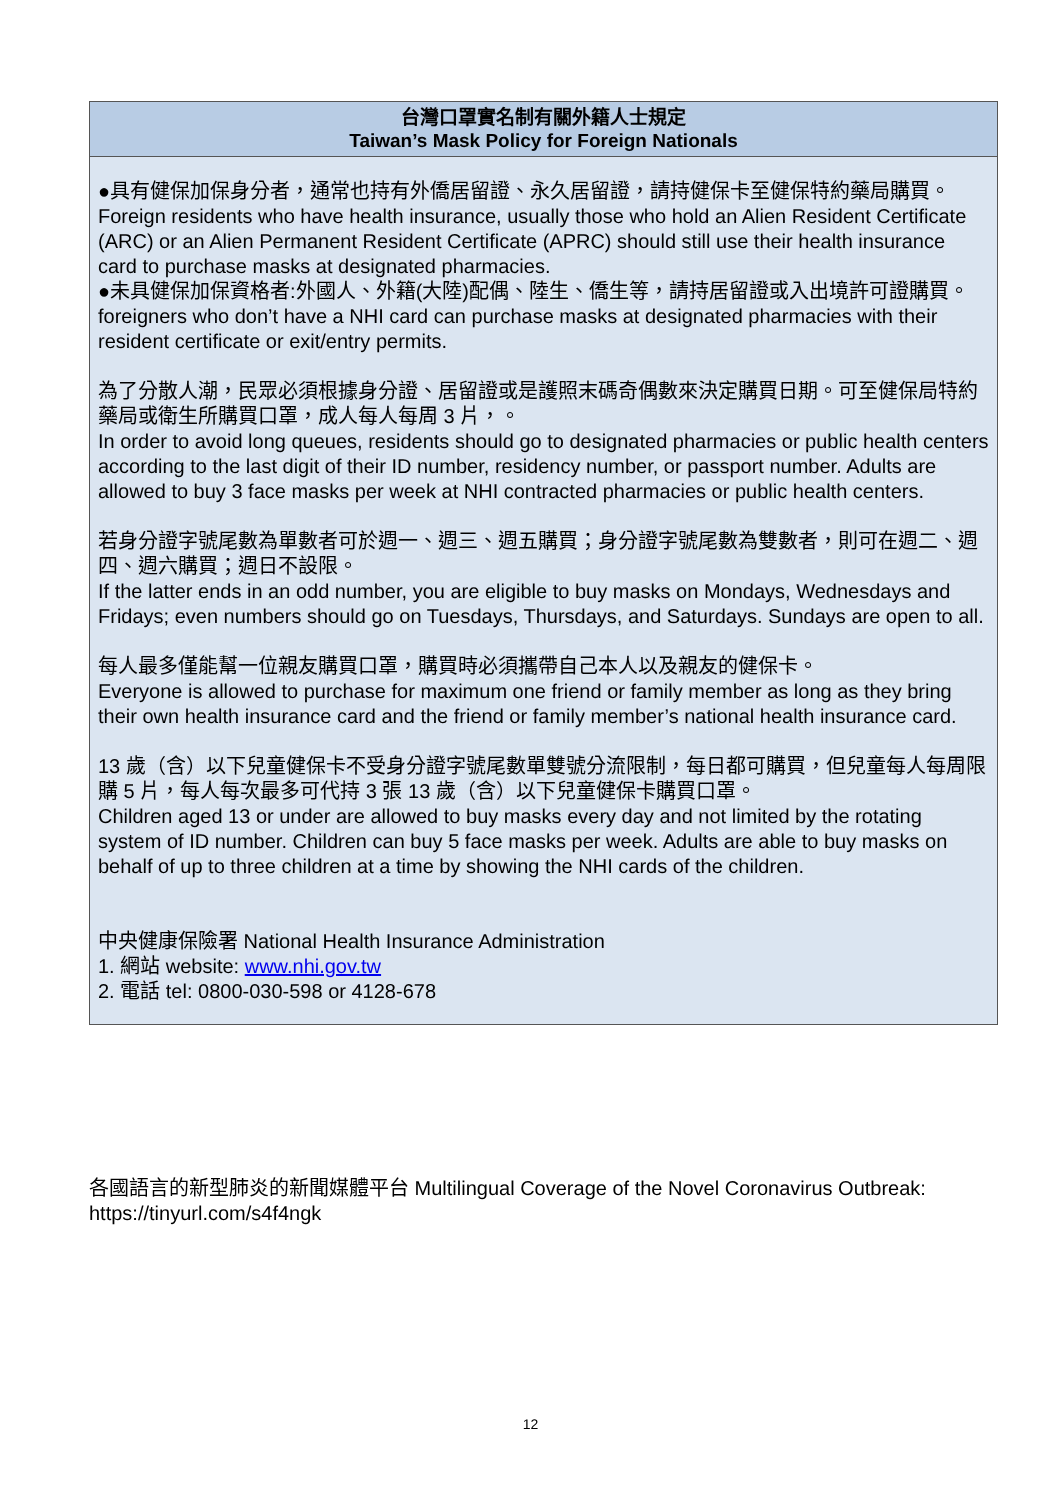| 台灣口罩實名制有關外籍人士規定 Taiwan’s Mask Policy for Foreign Nationals |
| --- |
| ●具有健保加保身分者，通常也持有外僑居留證、永久居留證，請持健保卡至健保特約藥局購買。 Foreign residents who have health insurance, usually those who hold an Alien Resident Certificate (ARC) or an Alien Permanent Resident Certificate (APRC) should still use their health insurance card to purchase masks at designated pharmacies. ●未具健保加保資格者:外國人、外籍(大陸)配偶、陸生、僑生等，請持居留證或入出境許可證購買。 foreigners who don’t have a NHI card can purchase masks at designated pharmacies with their resident certificate or exit/entry permits. 為了分散人潮，民眾必須根據身分證、居留證或是護照末碼奇偶數來決定購買日期。可至健保局特約藥局或衛生所購買口罩，成人每人每周 3 片，。 In order to avoid long queues, residents should go to designated pharmacies or public health centers according to the last digit of their ID number, residency number, or passport number. Adults are allowed to buy 3 face masks per week at NHI contracted pharmacies or public health centers. 若身分證字號尾數為單數者可於週一、週三、週五購買；身分證字號尾數為雙數者，則可在週二、週四、週六購買；週日不設限。 If the latter ends in an odd number, you are eligible to buy masks on Mondays, Wednesdays and Fridays; even numbers should go on Tuesdays, Thursdays, and Saturdays. Sundays are open to all. 每人最多僅能幫一位親友購買口罩，購買時必須攜帶自己本人以及親友的健保卡。 Everyone is allowed to purchase for maximum one friend or family member as long as they bring their own health insurance card and the friend or family member’s national health insurance card. 13 歲（含）以下兒童健保卡不受身分證字號尾數單雙號分流限制，每日都可購買，但兒童每人每周限購 5 片，每人每次最多可代持 3 張 13 歲（含）以下兒童健保卡購買口罩。 Children aged 13 or under are allowed to buy masks every day and not limited by the rotating system of ID number. Children can buy 5 face masks per week. Adults are able to buy masks on behalf of up to three children at a time by showing the NHI cards of the children. 中央健康保險署 National Health Insurance Administration 1. 網站 website: www.nhi.gov.tw 2. 電話 tel: 0800-030-598 or 4128-678 |
各國語言的新型肺炎的新聞媒體平台 Multilingual Coverage of the Novel Coronavirus Outbreak: https://tinyurl.com/s4f4ngk
12